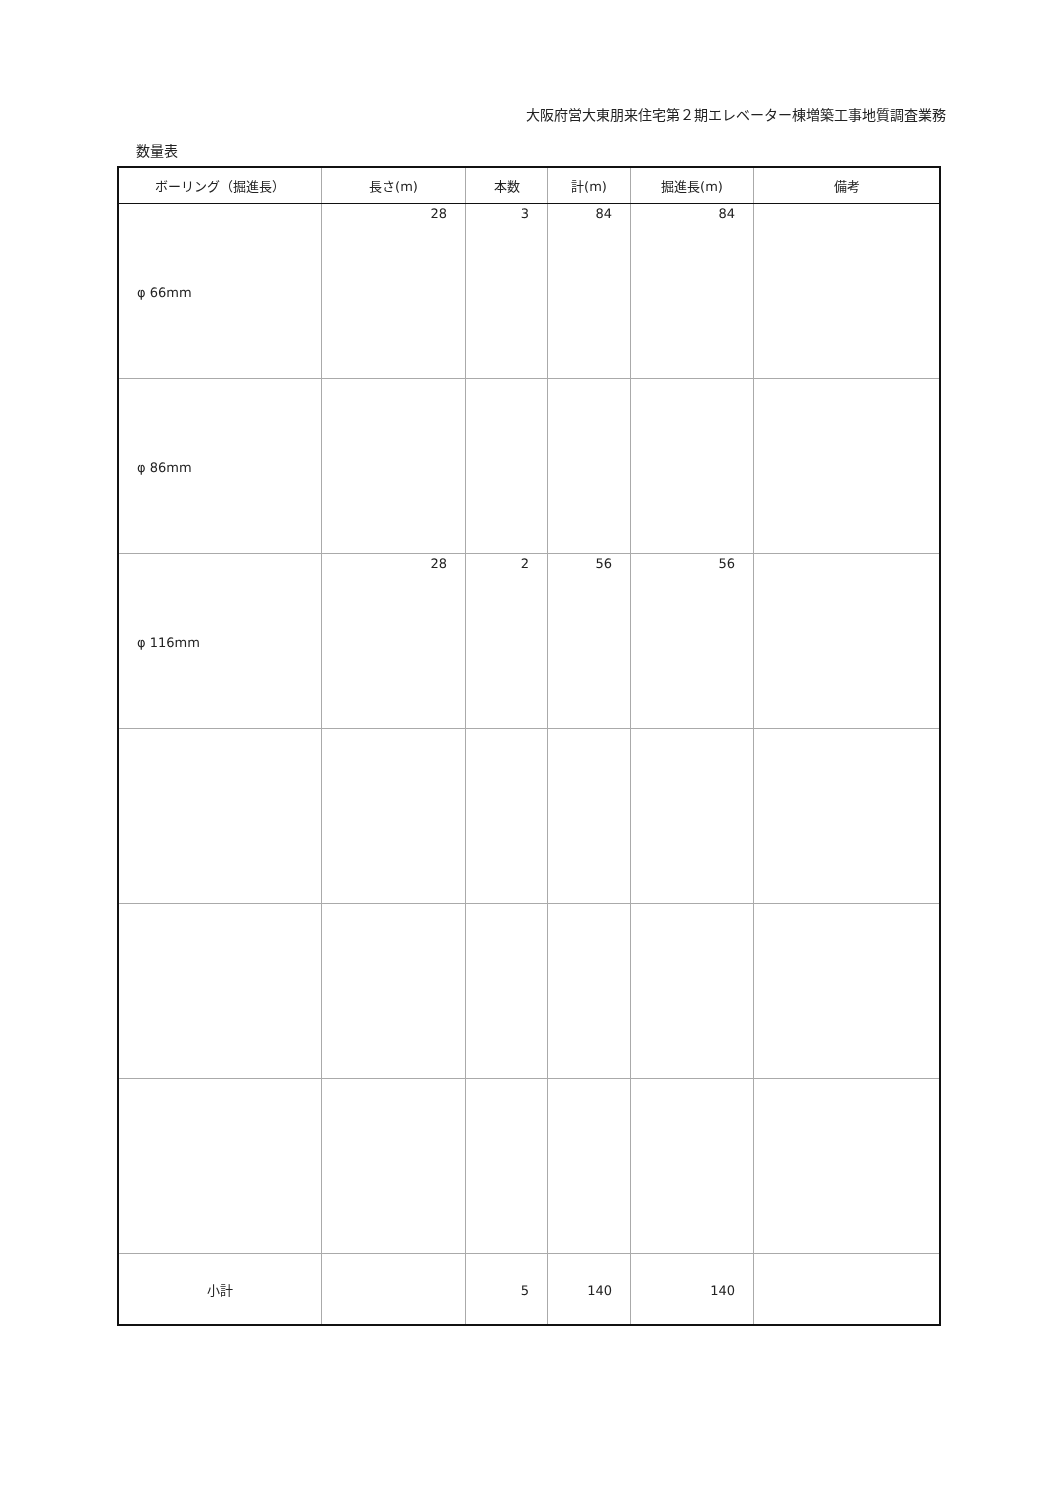大阪府営大東朋来住宅第２期エレベーター棟増築工事地質調査業務
数量表
| ボーリング（掘進長） | 長さ(m) | 本数 | 計(m) | 掘進長(m) | 備考 |
| --- | --- | --- | --- | --- | --- |
| φ 66mm | 28 | 3 | 84 | 84 | |
| φ 86mm | | | | | |
| φ 116mm | 28 | 2 | 56 | 56 | |
| 小計 | | 5 | 140 | 140 | |